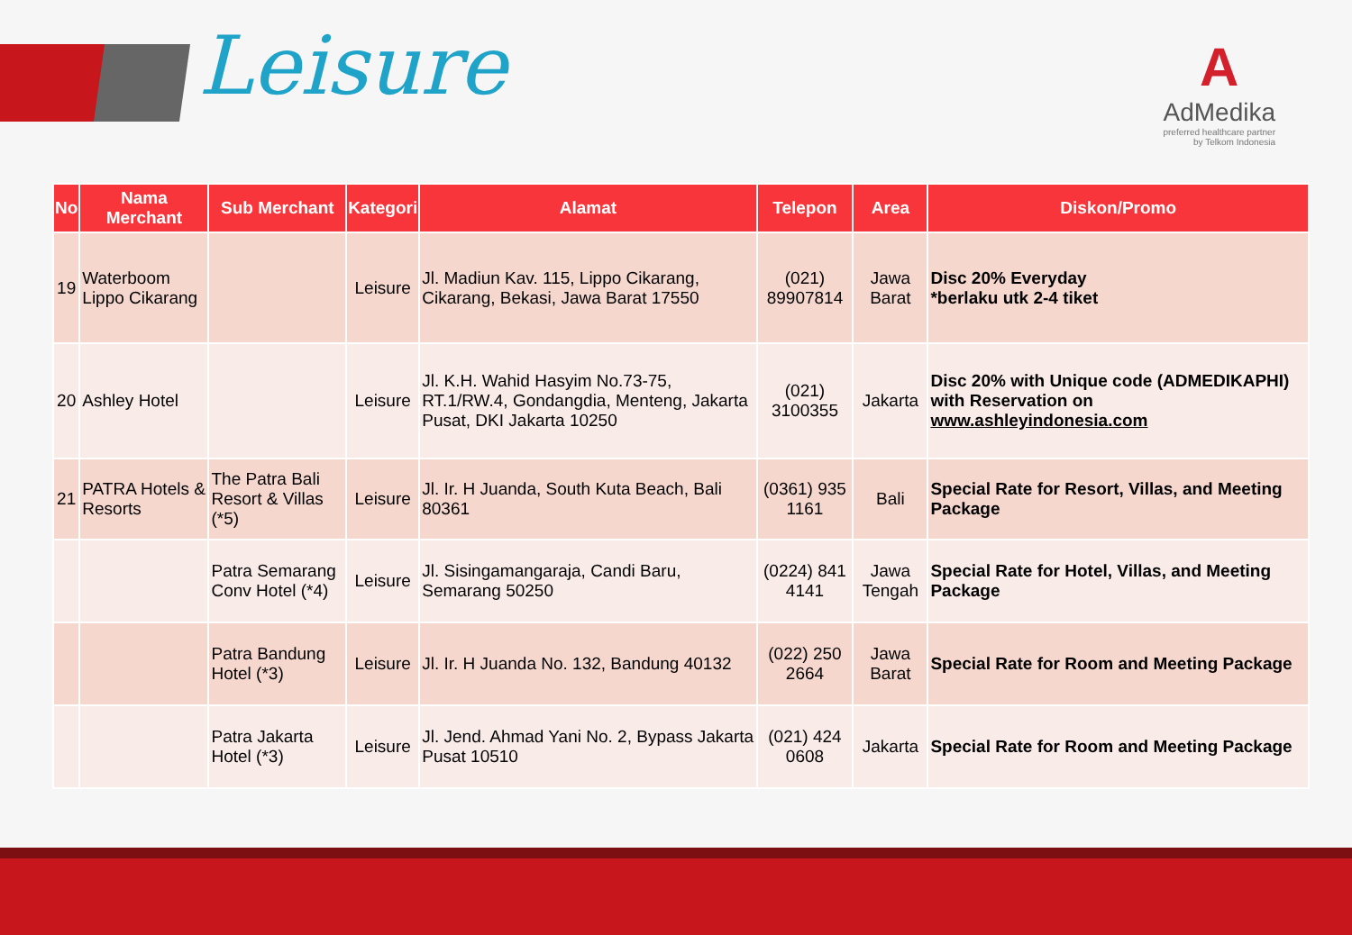Leisure
A
AdMedika
preferred healthcare partner
by Telkom Indonesia
| No | Nama Merchant | Sub Merchant | Kategori | Alamat | Telepon | Area | Diskon/Promo |
| --- | --- | --- | --- | --- | --- | --- | --- |
| 19 | Waterboom Lippo Cikarang | | Leisure | Jl. Madiun Kav. 115, Lippo Cikarang, Cikarang, Bekasi, Jawa Barat 17550 | (021) 89907814 | Jawa Barat | Disc 20% Everyday *berlaku utk 2-4 tiket |
| 20 | Ashley Hotel | | Leisure | Jl. K.H. Wahid Hasyim No.73-75, RT.1/RW.4, Gondangdia, Menteng, Jakarta Pusat, DKI Jakarta 10250 | (021) 3100355 | Jakarta | Disc 20% with Unique code (ADMEDIKAPHI) with Reservation on www.ashleyindonesia.com |
| 21 | PATRA Hotels & Resorts | The Patra Bali Resort & Villas (*5) | Leisure | Jl. Ir. H Juanda, South Kuta Beach, Bali 80361 | (0361) 935 1161 | Bali | Special Rate for Resort, Villas, and Meeting Package |
| | | Patra Semarang Conv Hotel (*4) | Leisure | Jl. Sisingamangaraja, Candi Baru, Semarang 50250 | (0224) 841 4141 | Jawa Tengah | Special Rate for Hotel, Villas, and Meeting Package |
| | | Patra Bandung Hotel (*3) | Leisure | Jl. Ir. H Juanda No. 132, Bandung 40132 | (022) 250 2664 | Jawa Barat | Special Rate for Room and Meeting Package |
| | | Patra Jakarta Hotel (*3) | Leisure | Jl. Jend. Ahmad Yani No. 2, Bypass Jakarta Pusat 10510 | (021) 424 0608 | Jakarta | Special Rate for Room and Meeting Package |